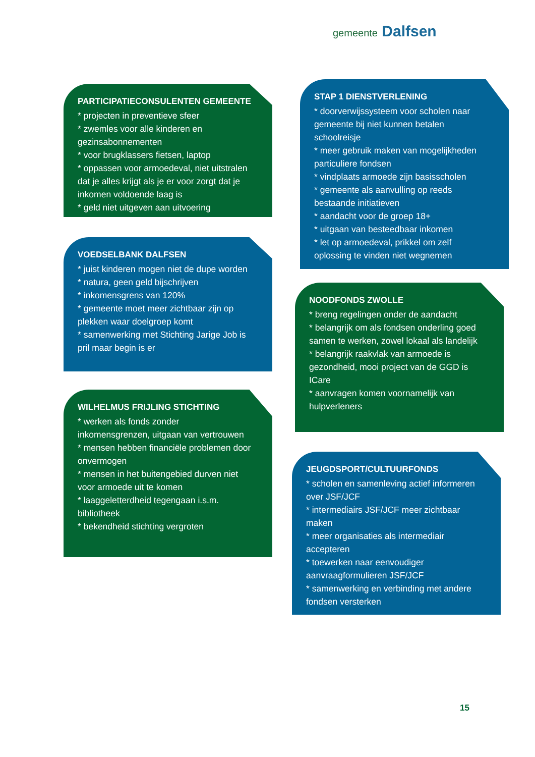gemeente Dalfsen
PARTICIPATIECONSULENTEN GEMEENTE
* projecten in preventieve sfeer
* zwemles voor alle kinderen en gezinsabonnementen
* voor brugklassers fietsen, laptop
* oppassen voor armoedeval, niet uitstralen dat je alles krijgt als je er voor zorgt dat je inkomen voldoende laag is
* geld niet uitgeven aan uitvoering
VOEDSELBANK DALFSEN
* juist kinderen mogen niet de dupe worden
* natura, geen geld bijschrijven
* inkomensgrens van 120%
* gemeente moet meer zichtbaar zijn op plekken waar doelgroep komt
* samenwerking met Stichting Jarige Job is pril maar begin is er
WILHELMUS FRIJLING STICHTING
* werken als fonds zonder inkomensgrenzen, uitgaan van vertrouwen
* mensen hebben financiële problemen door onvermogen
* mensen in het buitengebied durven niet voor armoede uit te komen
* laaggeletterdheid tegengaan i.s.m. bibliotheek
* bekendheid stichting vergroten
STAP 1 DIENSTVERLENING
* doorverwijssysteem voor scholen naar gemeente bij niet kunnen betalen schoolreisje
* meer gebruik maken van mogelijkheden particuliere fondsen
* vindplaats armoede zijn basisscholen
* gemeente als aanvulling op reeds bestaande initiatieven
* aandacht voor de groep 18+
* uitgaan van besteedbaar inkomen
* let op armoedeval, prikkel om zelf oplossing te vinden niet wegnemen
NOODFONDS ZWOLLE
* breng regelingen onder de aandacht
* belangrijk om als fondsen onderling goed samen te werken, zowel lokaal als landelijk
* belangrijk raakvlak van armoede is gezondheid, mooi project van de GGD is ICare
* aanvragen komen voornamelijk van hulpverleners
JEUGDSPORT/CULTUURFONDS
* scholen en samenleving actief informeren over JSF/JCF
* intermediairs JSF/JCF meer zichtbaar maken
* meer organisaties als intermediair accepteren
* toewerken naar eenvoudiger aanvraagformulieren JSF/JCF
* samenwerking en verbinding met andere fondsen versterken
15